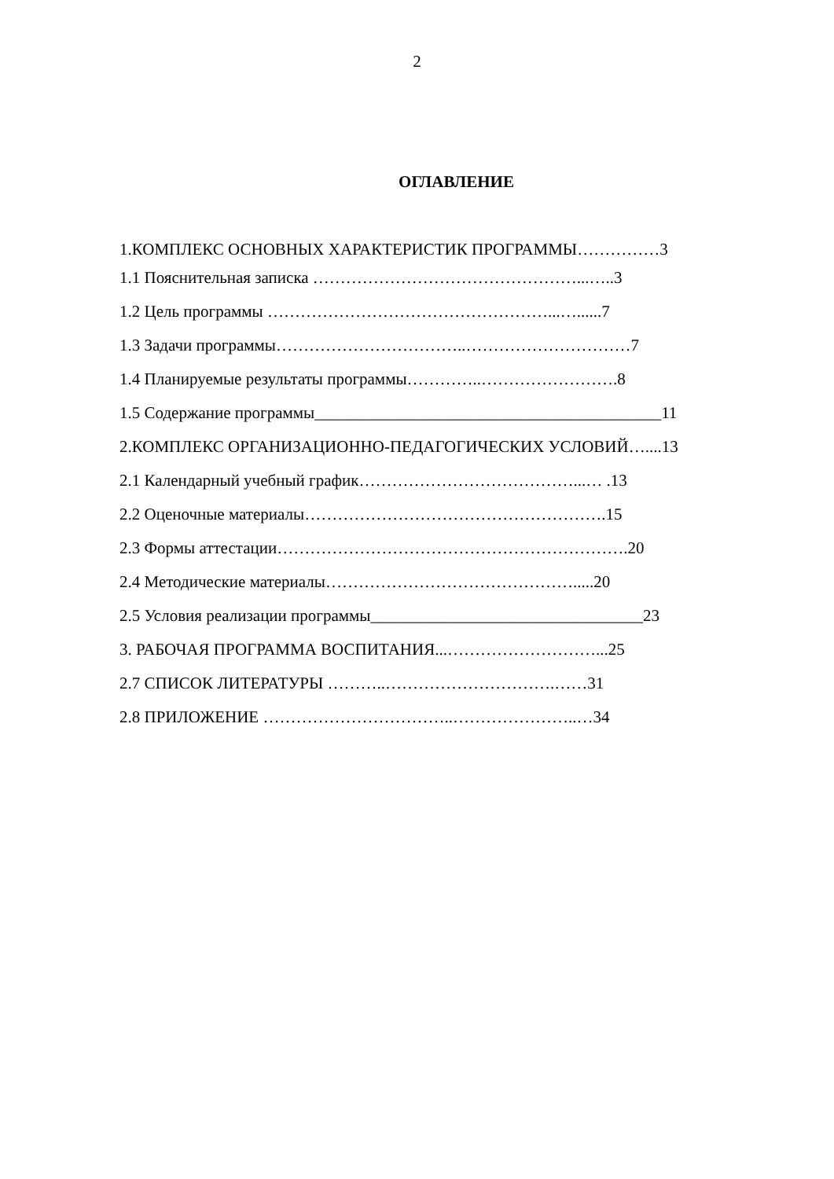2
ОГЛАВЛЕНИЕ
1.КОМПЛЕКС ОСНОВНЫХ ХАРАКТЕРИСТИК ПРОГРАММЫ……………3
1.1 Пояснительная записка …………………………………………...…..3
1.2 Цель программы ……………………………………………...…......7
1.3 Задачи программы……………………………..…………………………7
1.4 Планируемые результаты программы…………..…………………….8
1.5 Содержание программы__________________________________________11
2.КОМПЛЕКС ОРГАНИЗАЦИОННО-ПЕДАГОГИЧЕСКИХ УСЛОВИЙ…....13
2.1 Календарный учебный график…………………………………...… .13
2.2 Оценочные материалы……………………………………………….15
2.3 Формы аттестации……………………………………………………….20
2.4 Методические материалы……………………………………….....20
2.5 Условия реализации программы_________________________________23
3. РАБОЧАЯ ПРОГРАММА ВОСПИТАНИЯ...………………………...25
2.7 СПИСОК ЛИТЕРАТУРЫ ………..………………………….……31
2.8 ПРИЛОЖЕНИЕ ……………………………..…………………..…34